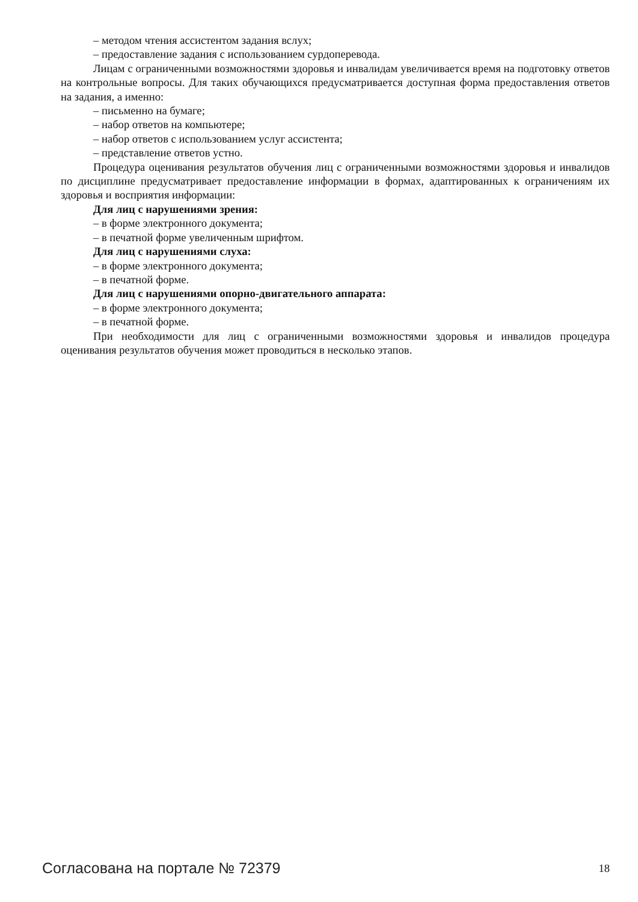– методом чтения ассистентом задания вслух;
– предоставление задания с использованием сурдоперевода.
Лицам с ограниченными возможностями здоровья и инвалидам увеличивается время на подготовку ответов на контрольные вопросы. Для таких обучающихся предусматривается доступная форма предоставления ответов на задания, а именно:
– письменно на бумаге;
– набор ответов на компьютере;
– набор ответов с использованием услуг ассистента;
– представление ответов устно.
Процедура оценивания результатов обучения лиц с ограниченными возможностями здоровья и инвалидов по дисциплине предусматривает предоставление информации в формах, адаптированных к ограничениям их здоровья и восприятия информации:
Для лиц с нарушениями зрения:
– в форме электронного документа;
– в печатной форме увеличенным шрифтом.
Для лиц с нарушениями слуха:
– в форме электронного документа;
– в печатной форме.
Для лиц с нарушениями опорно-двигательного аппарата:
– в форме электронного документа;
– в печатной форме.
При необходимости для лиц с ограниченными возможностями здоровья и инвалидов процедура оценивания результатов обучения может проводиться в несколько этапов.
Согласована на портале № 72379 18